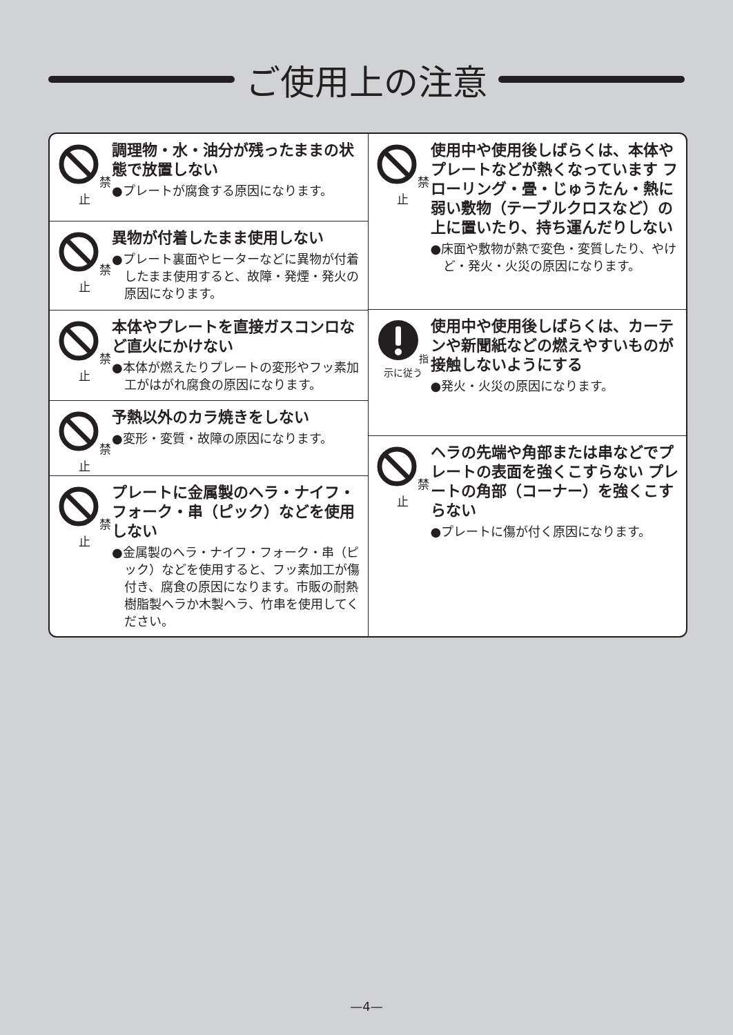ご使用上の注意
禁止
調理物・水・油分が残ったままの状態で放置しない
●プレートが腐食する原因になります。
禁止
異物が付着したまま使用しない
●プレート裏面やヒーターなどに異物が付着したまま使用すると、故障・発煙・発火の原因になります。
禁止
本体やプレートを直接ガスコンロなど直火にかけない
●本体が燃えたりプレートの変形やフッ素加工がはがれ腐食の原因になります。
禁止
予熱以外のカラ焼きをしない
●変形・変質・故障の原因になります。
禁止
プレートに金属製のヘラ・ナイフ・フォーク・串（ピック）などを使用しない
●金属製のヘラ・ナイフ・フォーク・串（ピック）などを使用すると、フッ素加工が傷付き、腐食の原因になります。市販の耐熱樹脂製ヘラか木製ヘラ、竹串を使用してください。
禁止
使用中や使用後しばらくは、本体やプレートなどが熱くなっています フローリング・畳・じゅうたん・熱に弱い敷物（テーブルクロスなど）の上に置いたり、持ち運んだりしない
●床面や敷物が熱で変色・変質したり、やけど・発火・火災の原因になります。
指示に従う
使用中や使用後しばらくは、カーテンや新聞紙などの燃えやすいものが接触しないようにする
●発火・火災の原因になります。
禁止
ヘラの先端や角部または串などでプレートの表面を強くこすらない プレートの角部（コーナー）を強くこすらない
●プレートに傷が付く原因になります。
—4—